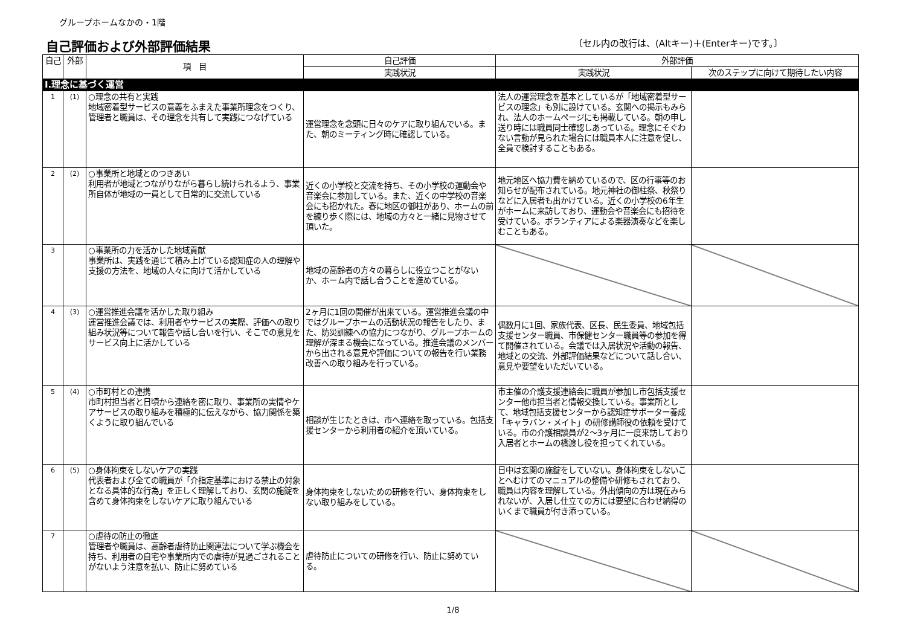グループホームなかの・1階
自己評価および外部評価結果
〔セル内の改行は、(Altキー)＋(Enterキー)です。〕
| 自己 | 外部 | 項 目 | 自己評価 | 外部評価 | |
| --- | --- | --- | --- | --- | --- |
| | | | 実践状況 | 実践状況 | 次のステップに向けて期待したい内容 |
| Ⅰ.理念に基づく運営 | | | | | |
| 1 | (1) | ○理念の共有と実践 地域密着型サービスの意義をふまえた事業所理念をつくり、管理者と職員は、その理念を共有して実践につなげている | 運営理念を念頭に日々のケアに取り組んでいる。また、朝のミーティング時に確認している。 | 法人の運営理念を基本としているが「地域密着型サービスの理念」も別に設けている。玄関への掲示もみられ、法人のホームページにも掲載している。朝の申し送り時には職員同士確認しあっている。理念にそぐわない言動が見られた場合には職員本人に注意を促し、全員で検討することもある。 | |
| 2 | (2) | ○事業所と地域とのつきあい 利用者が地域とつながりながら暮らし続けられるよう、事業所自体が地域の一員として日常的に交流している | 近くの小学校と交流を持ち、その小学校の運動会や音楽会に参加している。また、近くの中学校の音楽会にも招かれた。春に地区の御柱があり、ホームの前を練り歩く際には、地域の方々と一緒に見物させて頂いた。 | 地元地区へ協力費を納めているので、区の行事等のお知らせが配布されている。地元神社の御柱祭、秋祭りなどに入居者も出かけている。近くの小学校の6年生がホームに来訪しており、運動会や音楽会にも招待を受けている。ボランティアによる楽器演奏などを楽しむこともある。 | |
| 3 | | ○事業所の力を活かした地域貢献 事業所は、実践を通じて積み上げている認知症の人の理解や支援の方法を、地域の人々に向けて活かしている | 地域の高齢者の方々の暮らしに役立つことがないか、ホーム内で話し合うことを進めている。 | | |
| 4 | (3) | ○運営推進会議を活かした取り組み 運営推進会議では、利用者やサービスの実際、評価への取り組み状況等について報告や話し合いを行い、そこでの意見をサービス向上に活かしている | 2ヶ月に1回の開催が出来ている。運営推進会議の中ではグループホームの活動状況の報告をしたり、また、防災訓練への協力につながり、グループホームの理解が深まる機会になっている。推進会議のメンバーから出される意見や評価についての報告を行い業務改善への取り組みを行っている。 | 偶数月に1回、家族代表、区長、民生委員、地域包括支援センター職員、市保健センター職員等の参加を得て開催されている。会議では入居状況や活動の報告、地域との交流、外部評価結果などについて話し合い、意見や要望をいただいている。 | |
| 5 | (4) | ○市町村との連携 市町村担当者と日頃から連絡を密に取り、事業所の実情やケアサービスの取り組みを積極的に伝えながら、協力関係を築くように取り組んでいる | 相談が生じたときは、市へ連絡を取っている。包括支援センターから利用者の紹介を頂いている。 | 市主催の介護支援連絡会に職員が参加し市包括支援センター他市担当者と情報交換している。事業所として、地域包括支援センターから認知症サポーター養成「キャラバン・メイト」の研修講師役の依頼を受けている。市の介護相談員が2～3ヶ月に一度来訪しており入居者とホームの橋渡し役を担ってくれている。 | |
| 6 | (5) | ○身体拘束をしないケアの実践 代表者および全ての職員が「介指定基準における禁止の対象となる具体的な行為」を正しく理解しており、玄関の施錠を含めて身体拘束をしないケアに取り組んでいる | 身体拘束をしないための研修を行い、身体拘束をしない取り組みをしている。 | 日中は玄関の施錠をしていない。身体拘束をしないことへむけてのマニュアルの整備や研修もされており、職員は内容を理解している。外出傾向の方は現在みられないが、入居し仕立ての方には要望に合わせ納得のいくまで職員が付き添っている。 | |
| 7 | | ○虐待の防止の徹底 管理者や職員は、高齢者虐待防止関連法について学ぶ機会を持ち、利用者の自宅や事業所内での虐待が見過ごされることがないよう注意を払い、防止に努めている | 虐待防止についての研修を行い、防止に努めている。 | | |
1/8